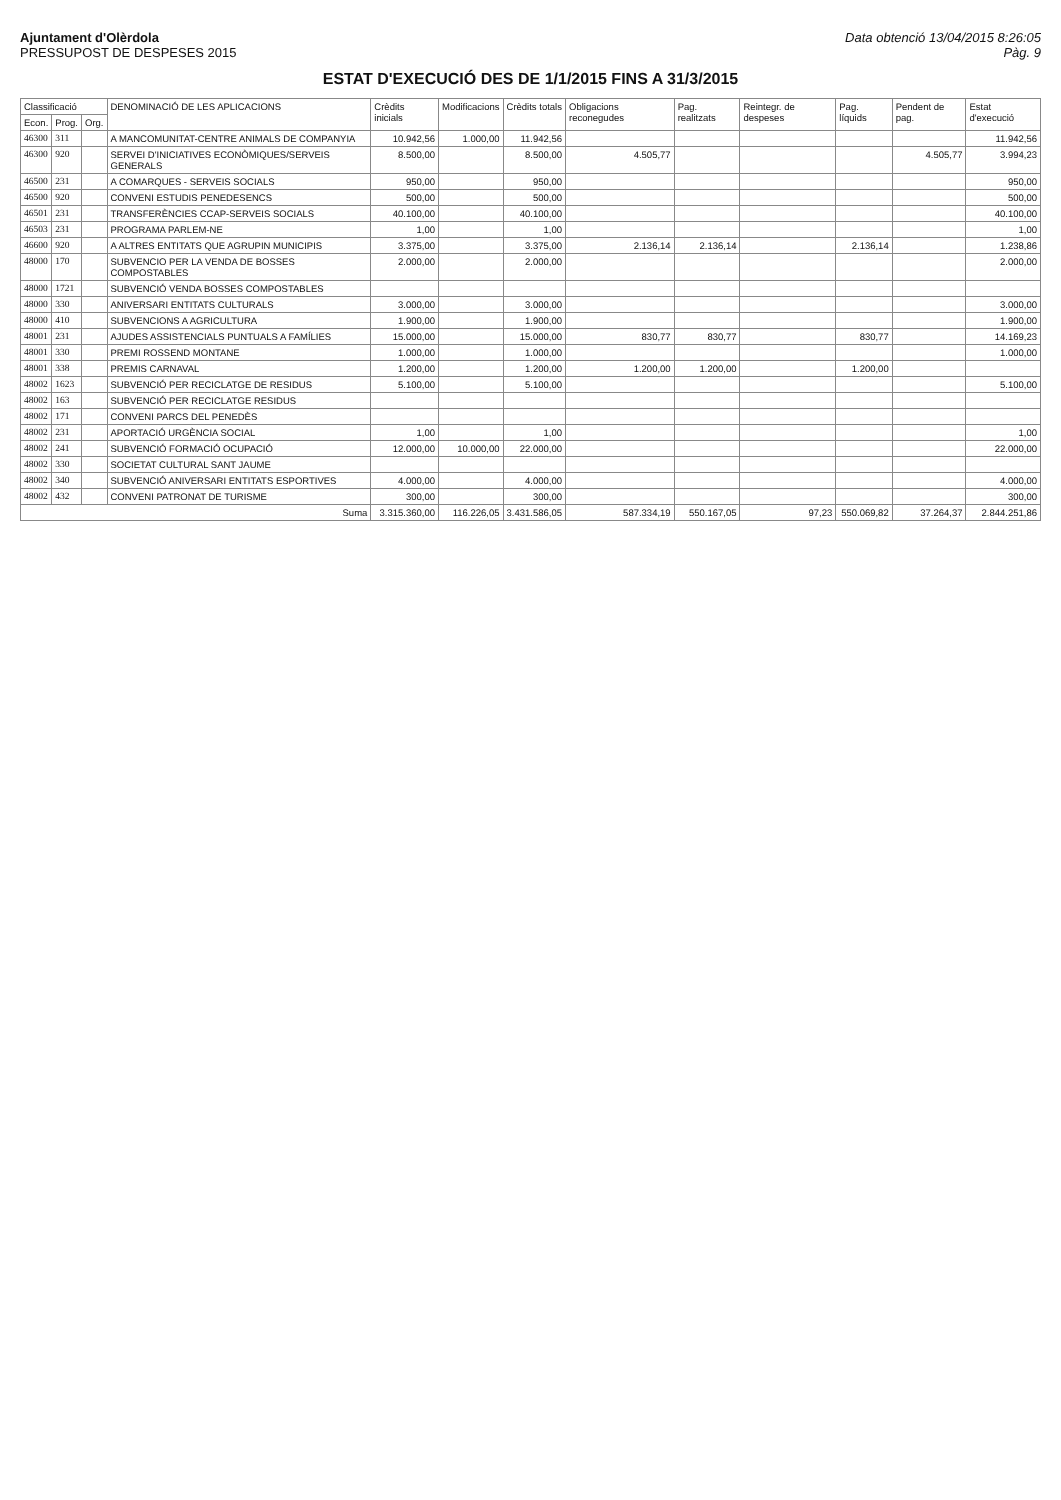Ajuntament d'Olèrdola
PRESSUPOST DE DESPESES 2015
Data obtenció 13/04/2015 8:26:05
Pàg. 9
ESTAT D'EXECUCIÓ DES DE 1/1/2015 FINS A 31/3/2015
| Classificació | | | DENOMINACIÓ DE LES APLICACIONS | Crèdits inicials | Modificacions | Crèdits totals | Obligacions reconegudes | Pag. realitzats | Reintegr. de despeses | Pag. líquids | Pendent de pag. | Estat d'execució |
| --- | --- | --- | --- | --- | --- | --- | --- | --- | --- | --- | --- | --- |
| Econ. | Prog. | Org. | | | | | | | | | | |
| 46300 | 311 | | A MANCOMUNITAT-CENTRE ANIMALS DE COMPANYIA | 10.942,56 | 1.000,00 | 11.942,56 | | | | | | 11.942,56 |
| 46300 | 920 | | SERVEI D'INICIATIVES ECONÒMIQUES/SERVEIS GENERALS | 8.500,00 | | 8.500,00 | 4.505,77 | | | | 4.505,77 | 3.994,23 |
| 46500 | 231 | | A COMARQUES - SERVEIS SOCIALS | 950,00 | | 950,00 | | | | | | 950,00 |
| 46500 | 920 | | CONVENI ESTUDIS PENEDESENCS | 500,00 | | 500,00 | | | | | | 500,00 |
| 46501 | 231 | | TRANSFERÈNCIES CCAP-SERVEIS SOCIALS | 40.100,00 | | 40.100,00 | | | | | | 40.100,00 |
| 46503 | 231 | | PROGRAMA PARLEM-NE | 1,00 | | 1,00 | | | | | | 1,00 |
| 46600 | 920 | | A ALTRES ENTITATS QUE AGRUPIN MUNICIPIS | 3.375,00 | | 3.375,00 | 2.136,14 | 2.136,14 | | 2.136,14 | | 1.238,86 |
| 48000 | 170 | | SUBVENCIO PER LA VENDA DE BOSSES COMPOSTABLES | 2.000,00 | | 2.000,00 | | | | | | 2.000,00 |
| 48000 | 1721 | | SUBVENCIÓ VENDA BOSSES COMPOSTABLES | | | | | | | | | |
| 48000 | 330 | | ANIVERSARI ENTITATS CULTURALS | 3.000,00 | | 3.000,00 | | | | | | 3.000,00 |
| 48000 | 410 | | SUBVENCIONS A AGRICULTURA | 1.900,00 | | 1.900,00 | | | | | | 1.900,00 |
| 48001 | 231 | | AJUDES ASSISTENCIALS PUNTUALS A FAMÍLIES | 15.000,00 | | 15.000,00 | 830,77 | 830,77 | | 830,77 | | 14.169,23 |
| 48001 | 330 | | PREMI ROSSEND MONTANE | 1.000,00 | | 1.000,00 | | | | | | 1.000,00 |
| 48001 | 338 | | PREMIS CARNAVAL | 1.200,00 | | 1.200,00 | 1.200,00 | 1.200,00 | | 1.200,00 | | |
| 48002 | 1623 | | SUBVENCIÓ PER RECICLATGE DE RESIDUS | 5.100,00 | | 5.100,00 | | | | | | 5.100,00 |
| 48002 | 163 | | SUBVENCIÓ PER RECICLATGE RESIDUS | | | | | | | | | |
| 48002 | 171 | | CONVENI PARCS DEL PENEDÈS | | | | | | | | | |
| 48002 | 231 | | APORTACIÓ URGÈNCIA SOCIAL | 1,00 | | 1,00 | | | | | | 1,00 |
| 48002 | 241 | | SUBVENCIÓ FORMACIÓ OCUPACIÓ | 12.000,00 | 10.000,00 | 22.000,00 | | | | | | 22.000,00 |
| 48002 | 330 | | SOCIETAT CULTURAL SANT JAUME | | | | | | | | | |
| 48002 | 340 | | SUBVENCIÓ ANIVERSARI ENTITATS ESPORTIVES | 4.000,00 | | 4.000,00 | | | | | | 4.000,00 |
| 48002 | 432 | | CONVENI PATRONAT DE TURISME | 300,00 | | 300,00 | | | | | | 300,00 |
| Suma | | | | 3.315.360,00 | 116.226,05 | 3.431.586,05 | 587.334,19 | 550.167,05 | 97,23 | 550.069,82 | 37.264,37 | 2.844.251,86 |